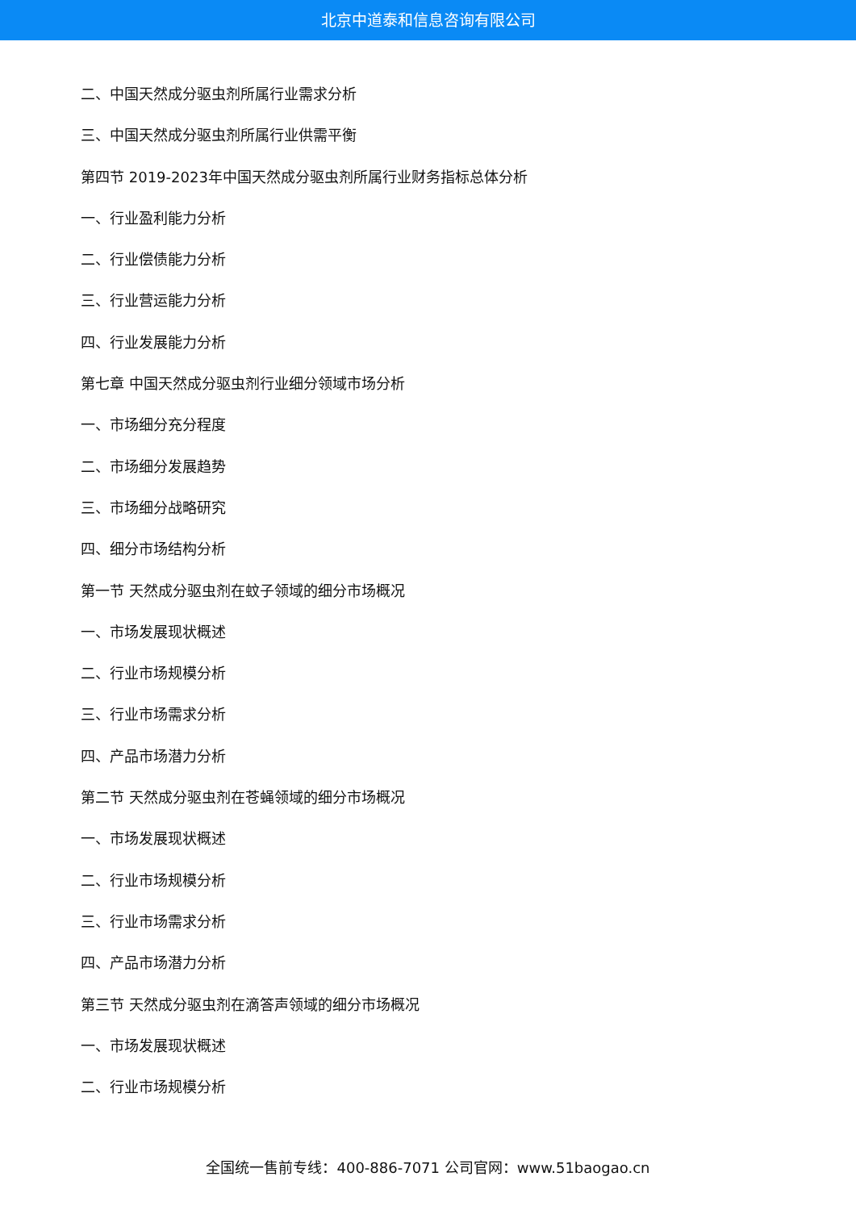北京中道泰和信息咨询有限公司
二、中国天然成分驱虫剂所属行业需求分析
三、中国天然成分驱虫剂所属行业供需平衡
第四节 2019-2023年中国天然成分驱虫剂所属行业财务指标总体分析
一、行业盈利能力分析
二、行业偿债能力分析
三、行业营运能力分析
四、行业发展能力分析
第七章 中国天然成分驱虫剂行业细分领域市场分析
一、市场细分充分程度
二、市场细分发展趋势
三、市场细分战略研究
四、细分市场结构分析
第一节 天然成分驱虫剂在蚊子领域的细分市场概况
一、市场发展现状概述
二、行业市场规模分析
三、行业市场需求分析
四、产品市场潜力分析
第二节 天然成分驱虫剂在苍蝇领域的细分市场概况
一、市场发展现状概述
二、行业市场规模分析
三、行业市场需求分析
四、产品市场潜力分析
第三节 天然成分驱虫剂在滴答声领域的细分市场概况
一、市场发展现状概述
二、行业市场规模分析
全国统一售前专线：400-886-7071 公司官网：www.51baogao.cn